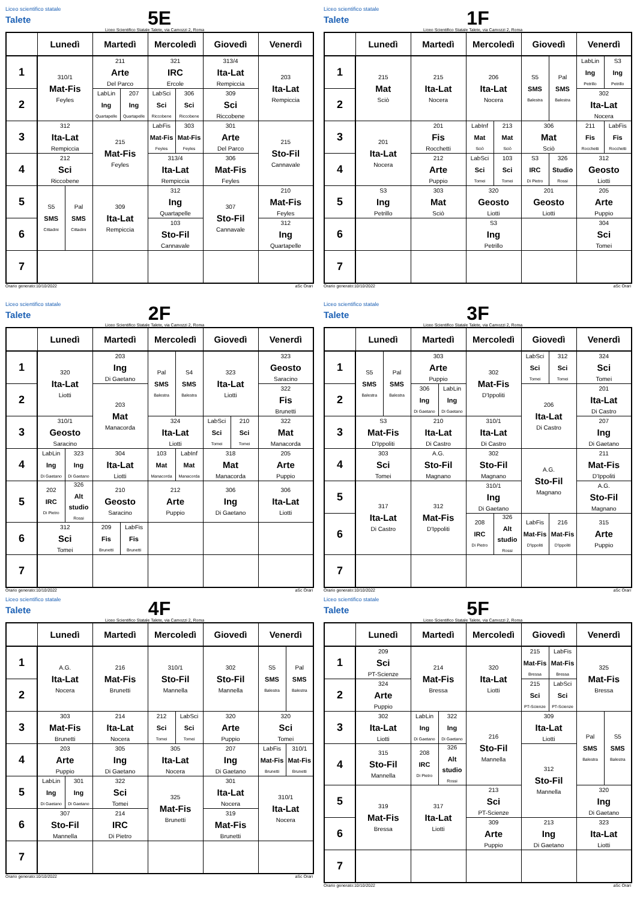Liceo scientifico statale
Talete
5E
Liceo Scientifico Statale Talete, via Camozzi 2, Roma
| | Lunedì | | Martedì | | Mercoledì | | Giovedì | Venerdì |
| --- | --- | --- | --- | --- | --- | --- | --- | --- |
| 1 | 310/1 Mat-Fis Feyles | | 211 Arte Del Parco | | 321 IRC Ercole | | 313/4 Ita-Lat Rempiccia | 203 Ita-Lat Rempiccia |
| 2 | | | LabLin Ing Quartapelle | 207 Ing Quartapelle | LabSci Sci Riccobene | 306 Sci Riccobene | 309 Sci Riccobene | |
| 3 | 312 Ita-Lat Rempiccia | | 215 Mat-Fis Feyles | | LabFis Mat-Fis Feyles | 303 Mat-Fis Feyles | 301 Arte Del Parco | 215 Sto-Fil Cannavale |
| 4 | 212 Sci Riccobene | | | | 313/4 Ita-Lat Rempiccia | | 306 Mat-Fis Feyles | |
| 5 | S5 SMS Cittadini | Pal SMS Cittadini | 309 Ita-Lat Rempiccia | | 312 Ing Quartapelle | | 307 Sto-Fil Cannavale | 210 Mat-Fis Feyles |
| 6 | | | | | 103 Sto-Fil Cannavale | | | 312 Ing Quartapelle |
| 7 | | | | | | | | |
Orario generato:10/10/2022 aSc Orari
Liceo scientifico statale
Talete
1F
Liceo Scientifico Statale Talete, via Camozzi 2, Roma
| | Lunedì | Martedì | Mercoledì | | Giovedì | | Venerdì | |
| --- | --- | --- | --- | --- | --- | --- | --- | --- |
| 1 | 215 Mat Sciò | 215 Ita-Lat Nocera | 206 Ita-Lat Nocera | | S5 SMS Balestra | Pal SMS Balestra | LabLin Ing Petrillo | S3 Ing Petrillo |
| 2 | | | | | | | 302 Ita-Lat Nocera | |
| 3 | 201 Ita-Lat Nocera | 201 Fis Rocchetti | LabInf Mat Sciò | 213 Mat Sciò | 306 Mat Sciò | | 211 Fis Rocchetti | LabFis Fis Rocchetti |
| 4 | | 212 Arte Puppio | LabSci Sci Tomei | 103 Sci Tomei | S3 IRC Di Pietro | 326 Studio Rossi | 312 Geosto Liotti | |
| 5 | S3 Ing Petrillo | 303 Mat Sciò | 320 Geosto Liotti | | 201 Geosto Liotti | | 205 Arte Puppio | |
| 6 | | | S3 Ing Petrillo | | | | 304 Sci Tomei | |
| 7 | | | | | | | | |
Orario generato:10/10/2022 aSc Orari
Liceo scientifico statale
Talete
2F
Liceo Scientifico Statale Talete, via Camozzi 2, Roma
| | Lunedì | | Martedì | | Mercoledì | | Giovedì | | Venerdì |
| --- | --- | --- | --- | --- | --- | --- | --- | --- | --- |
| 1 | 320 Ita-Lat Liotti | | 203 Ing Di Gaetano | | Pal SMS Balestra | S4 SMS Balestra | 323 Ita-Lat Liotti | | 323 Geosto Saracino |
| 2 | | | 203 Mat Manacorda | | | | | | 322 Fis Brunetti |
| 3 | 310/1 Geosto Saracino | | | | 324 Ita-Lat Liotti | | LabSci Sci Tomei | 210 Sci Tomei | 322 Mat Manacorda |
| 4 | LabLin Ing Di Gaetano | 323 Ing Di Gaetano | 304 Ita-Lat Liotti | | 103 Mat Manacorda | LabInf Mat Manacorda | 318 Mat Manacorda | | 205 Arte Puppio |
| 5 | 202 IRC Di Pietro | 326 Alt studio Rossi | 210 Geosto Saracino | | 212 Arte Puppio | | 306 Ing Di Gaetano | | 306 Ita-Lat Liotti |
| 6 | 312 Sci Tomei | | 209 Fis Brunetti | LabFis Fis Brunetti | | | | | |
| 7 | | | | | | | | | |
Orario generato:10/10/2022 aSc Orari
Liceo scientifico statale
Talete
3F
Liceo Scientifico Statale Talete, via Camozzi 2, Roma
| | Lunedì | | Martedì | | Mercoledì | | Giovedì | | Venerdì |
| --- | --- | --- | --- | --- | --- | --- | --- | --- | --- |
| 1 | S5 SMS Balestra | Pal SMS Balestra | 303 Arte Puppio | | 302 Mat-Fis D'Ippoliti | | LabSci Sci Tomei | 312 Sci Tomei | 324 Sci Tomei |
| 2 | | | 306 Ing Di Gaetano | LabLin Ing Di Gaetano | | | 206 Ita-Lat Di Castro | | 201 Ita-Lat Di Castro |
| 3 | S3 Mat-Fis D'Ippoliti | | 210 Ita-Lat Di Castro | | 310/1 Ita-Lat Di Castro | | | | 207 Ing Di Gaetano |
| 4 | 303 Sci Tomei | | A.G. Sto-Fil Magnano | | 302 Sto-Fil Magnano | | A.G. Sto-Fil Magnano | | 211 Mat-Fis D'Ippoliti |
| 5 | 317 Ita-Lat Di Castro | | 312 Mat-Fis D'Ippoliti | | 310/1 Ing Di Gaetano | | | | A.G. Sto-Fil Magnano |
| 6 | | | | | 208 IRC Di Pietro | 326 Alt studio Rossi | LabFis Mat-Fis D'Ippoliti | 216 Mat-Fis D'Ippoliti | 315 Arte Puppio |
| 7 | | | | | | | | | |
Orario generato:10/10/2022 aSc Orari
Liceo scientifico statale
Talete
4F
Liceo Scientifico Statale Talete, via Camozzi 2, Roma
| | Lunedì | | Martedì | Mercoledì | | Giovedì | Venerdì | |
| --- | --- | --- | --- | --- | --- | --- | --- | --- |
| 1 | A.G. Ita-Lat Nocera | | 216 Mat-Fis Brunetti | 310/1 Sto-Fil Mannella | | 302 Sto-Fil Mannella | S5 SMS Balestra | Pal SMS Balestra |
| 2 | | | | | | | | |
| 3 | 303 Mat-Fis Brunetti | | 214 Ita-Lat Nocera | 212 Sci Tomei | LabSci Sci Tomei | 320 Arte Puppio | 320 Sci Tomei | |
| 4 | 203 Arte Puppio | | 305 Ing Di Gaetano | 305 Ita-Lat Nocera | | 207 Ing Di Gaetano | LabFis Mat-Fis Brunetti | 310/1 Mat-Fis Brunetti |
| 5 | LabLin Ing Di Gaetano | 301 Ing Di Gaetano | 322 Sci Tomei | 325 Mat-Fis Brunetti | | 301 Ita-Lat Nocera | 310/1 Ita-Lat Nocera | |
| 6 | 307 Sto-Fil Mannella | | 214 IRC Di Pietro | | | 319 Mat-Fis Brunetti | | |
| 7 | | | | | | | | |
Orario generato:10/10/2022 aSc Orari
Liceo scientifico statale
Talete
5F
Liceo Scientifico Statale Talete, via Camozzi 2, Roma
| | Lunedì | Martedì | | Mercoledì | Giovedì | | Venerdì | |
| --- | --- | --- | --- | --- | --- | --- | --- | --- |
| 1 | 209 Sci PT-Scienze | 214 Mat-Fis Bressa | | 320 Ita-Lat Liotti | 215 Mat-Fis Bressa | LabFis Mat-Fis Bressa | 325 Mat-Fis Bressa | |
| 2 | 324 Arte Puppio | | | | 215 Sci PT-Scienze | LabSci Sci PT-Scienze | | |
| 3 | 302 Ita-Lat Liotti | LabLin Ing Di Gaetano | 322 Ing Di Gaetano | 216 Sto-Fil Mannella | 309 Ita-Lat Liotti | | Pal SMS Balestra | S5 SMS Balestra |
| 4 | 315 Sto-Fil Mannella | 208 IRC Di Pietro | 326 Alt studio Rossi | | 312 Sto-Fil Mannella | | | |
| 5 | 319 Mat-Fis Bressa | 317 Ita-Lat Liotti | | 213 Sci PT-Scienze | | | 320 Ing Di Gaetano | |
| 6 | | | | 309 Arte Puppio | 213 Ing Di Gaetano | | 323 Ita-Lat Liotti | |
| 7 | | | | | | | | |
Orario generato:10/10/2022 aSc Orari